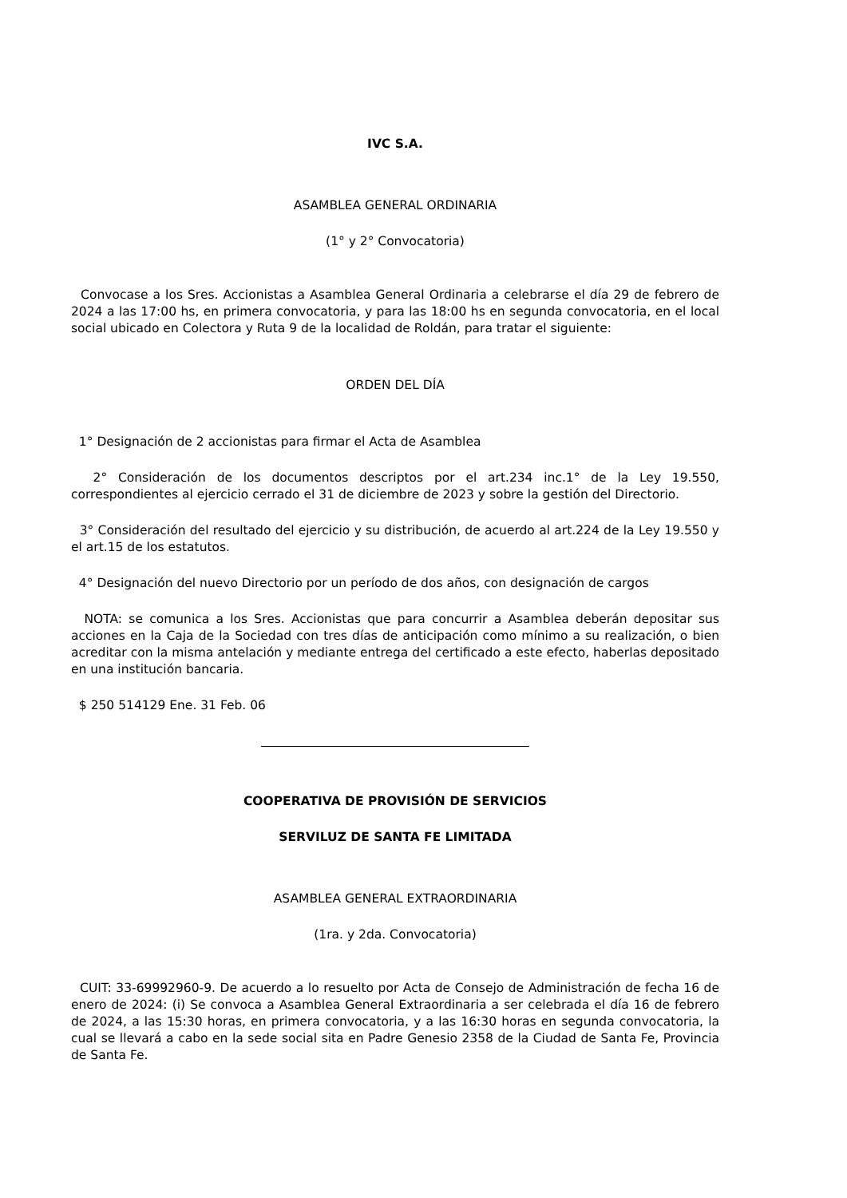IVC S.A.
ASAMBLEA GENERAL ORDINARIA
(1° y 2° Convocatoria)
Convocase a los Sres. Accionistas a Asamblea General Ordinaria a celebrarse el día 29 de febrero de 2024 a las 17:00 hs, en primera convocatoria, y para las 18:00 hs en segunda convocatoria, en el local social ubicado en Colectora y Ruta 9 de la localidad de Roldán, para tratar el siguiente:
ORDEN DEL DÍA
1° Designación de 2 accionistas para firmar el Acta de Asamblea
2° Consideración de los documentos descriptos por el art.234 inc.1° de la Ley 19.550, correspondientes al ejercicio cerrado el 31 de diciembre de 2023 y sobre la gestión del Directorio.
3° Consideración del resultado del ejercicio y su distribución, de acuerdo al art.224 de la Ley 19.550 y el art.15 de los estatutos.
4° Designación del nuevo Directorio por un período de dos años, con designación de cargos
NOTA: se comunica a los Sres. Accionistas que para concurrir a Asamblea deberán depositar sus acciones en la Caja de la Sociedad con tres días de anticipación como mínimo a su realización, o bien acreditar con la misma antelación y mediante entrega del certificado a este efecto, haberlas depositado en una institución bancaria.
$ 250 514129 Ene. 31 Feb. 06
COOPERATIVA DE PROVISIÓN DE SERVICIOS
SERVILUZ DE SANTA FE LIMITADA
ASAMBLEA GENERAL EXTRAORDINARIA
(1ra. y 2da. Convocatoria)
CUIT: 33-69992960-9. De acuerdo a lo resuelto por Acta de Consejo de Administración de fecha 16 de enero de 2024: (i) Se convoca a Asamblea General Extraordinaria a ser celebrada el día 16 de febrero de 2024, a las 15:30 horas, en primera convocatoria, y a las 16:30 horas en segunda convocatoria, la cual se llevará a cabo en la sede social sita en Padre Genesio 2358 de la Ciudad de Santa Fe, Provincia de Santa Fe.